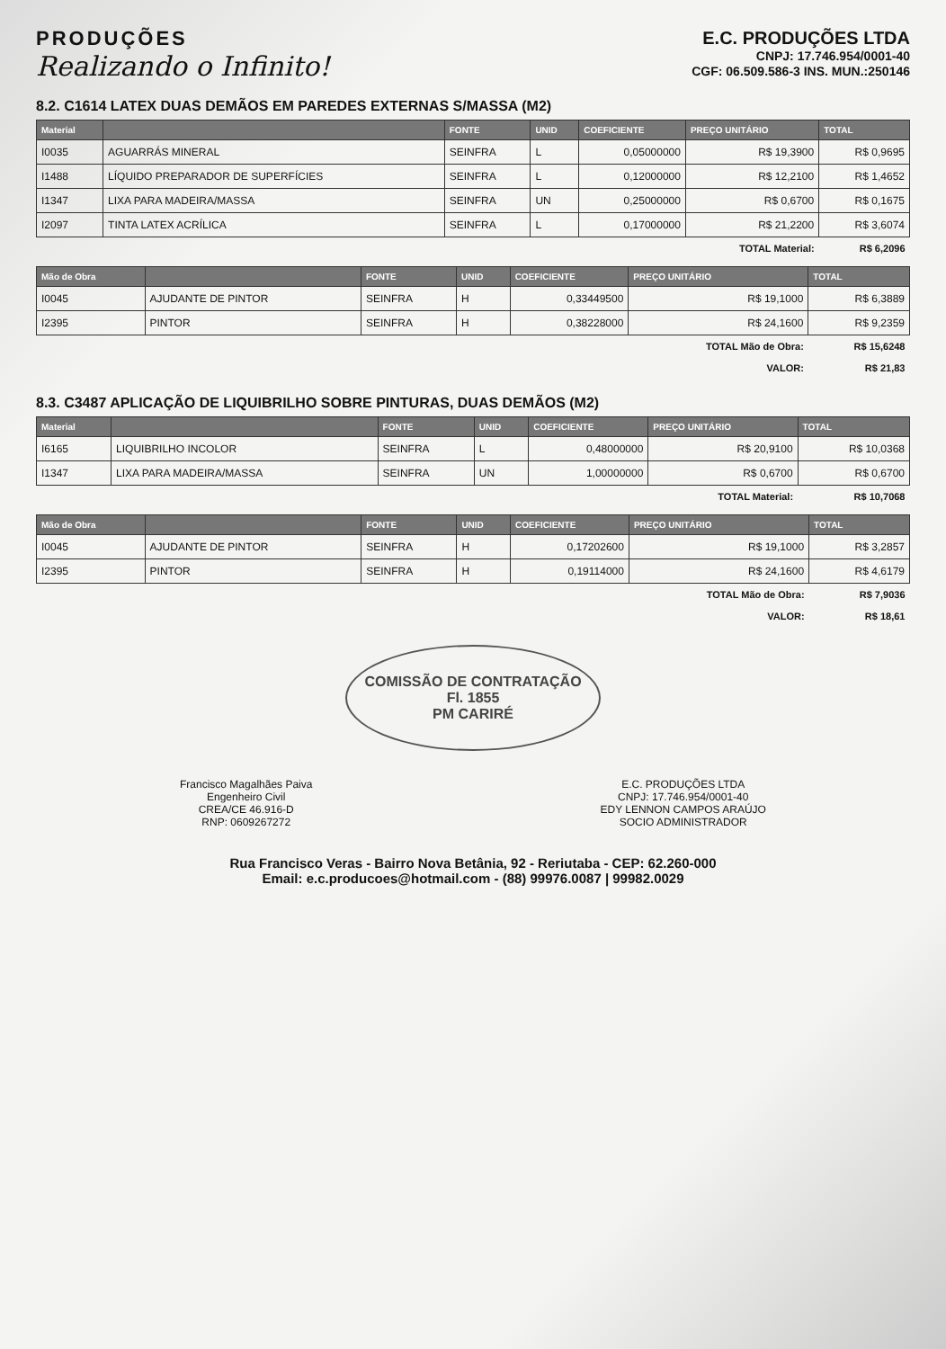PRODUÇÕES
Realizando o Infinito!
E.C. PRODUÇÕES LTDA
CNPJ: 17.746.954/0001-40
CGF: 06.509.586-3 INS. MUN.:250146
8.2. C1614 LATEX DUAS DEMÃOS EM PAREDES EXTERNAS S/MASSA (M2)
| Material | | FONTE | UNID | COEFICIENTE | PREÇO UNITÁRIO | TOTAL |
| --- | --- | --- | --- | --- | --- | --- |
| I0035 | AGUARRÁS MINERAL | SEINFRA | L | 0,05000000 | R$ 19,3900 | R$ 0,9695 |
| I1488 | LÍQUIDO PREPARADOR DE SUPERFÍCIES | SEINFRA | L | 0,12000000 | R$ 12,2100 | R$ 1,4652 |
| I1347 | LIXA PARA MADEIRA/MASSA | SEINFRA | UN | 0,25000000 | R$ 0,6700 | R$ 0,1675 |
| I2097 | TINTA LATEX ACRÍLICA | SEINFRA | L | 0,17000000 | R$ 21,2200 | R$ 3,6074 |
| | | | | | TOTAL Material: | R$ 6,2096 |
| Mão de Obra | | FONTE | UNID | COEFICIENTE | PREÇO UNITÁRIO | TOTAL |
| --- | --- | --- | --- | --- | --- | --- |
| I0045 | AJUDANTE DE PINTOR | SEINFRA | H | 0,33449500 | R$ 19,1000 | R$ 6,3889 |
| I2395 | PINTOR | SEINFRA | H | 0,38228000 | R$ 24,1600 | R$ 9,2359 |
| | | | | | TOTAL Mão de Obra: | R$ 15,6248 |
| | | | | | VALOR: | R$ 21,83 |
8.3. C3487 APLICAÇÃO DE LIQUIBRILHO SOBRE PINTURAS, DUAS DEMÃOS (M2)
| Material | | FONTE | UNID | COEFICIENTE | PREÇO UNITÁRIO | TOTAL |
| --- | --- | --- | --- | --- | --- | --- |
| I6165 | LIQUIBRILHO INCOLOR | SEINFRA | L | 0,48000000 | R$ 20,9100 | R$ 10,0368 |
| I1347 | LIXA PARA MADEIRA/MASSA | SEINFRA | UN | 1,00000000 | R$ 0,6700 | R$ 0,6700 |
| | | | | | TOTAL Material: | R$ 10,7068 |
| Mão de Obra | | FONTE | UNID | COEFICIENTE | PREÇO UNITÁRIO | TOTAL |
| --- | --- | --- | --- | --- | --- | --- |
| I0045 | AJUDANTE DE PINTOR | SEINFRA | H | 0,17202600 | R$ 19,1000 | R$ 3,2857 |
| I2395 | PINTOR | SEINFRA | H | 0,19114000 | R$ 24,1600 | R$ 4,6179 |
| | | | | | TOTAL Mão de Obra: | R$ 7,9036 |
| | | | | | VALOR: | R$ 18,61 |
COMISSÃO DE CONTRATAÇÃO
Fl. 1855
PM CARIRÉ
Francisco Magalhães Paiva
Engenheiro Civil
CREA/CE 46.916-D
RNP: 0609267272
E.C. PRODUÇÕES LTDA
CNPJ: 17.746.954/0001-40
EDY LENNON CAMPOS ARAÚJO
SOCIO ADMINISTRADOR
Rua Francisco Veras - Bairro Nova Betânia, 92 - Reriutaba - CEP: 62.260-000
Email: e.c.producoes@hotmail.com - (88) 99976.0087 | 99982.0029